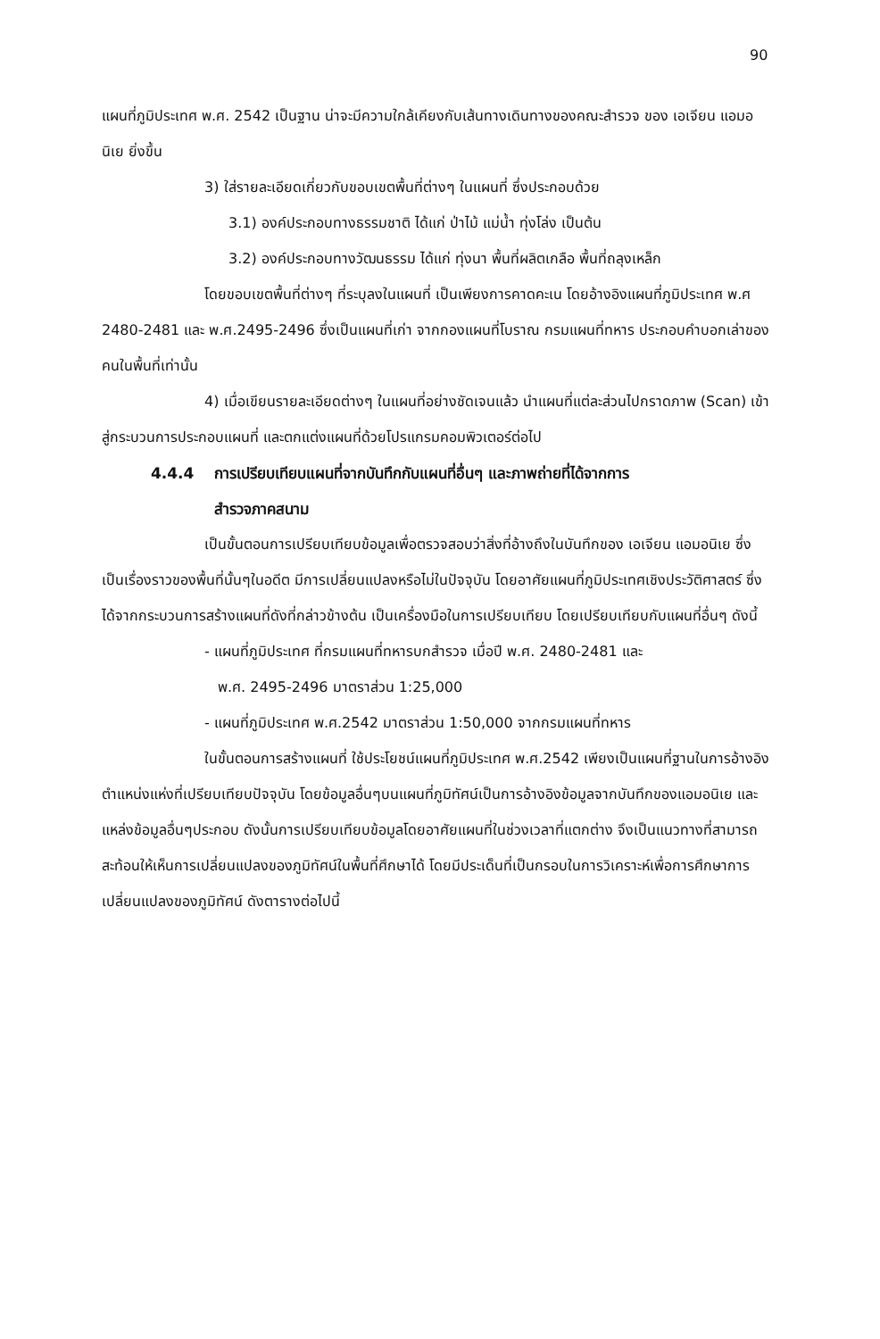90
แผนที่ภูมิประเทศ พ.ศ. 2542 เป็นฐาน น่าจะมีความใกล้เคียงกับเส้นทางเดินทางของคณะสำรวจ ของ เอเจียน แอมอนิเย ยิ่งขึ้น
3) ใส่รายละเอียดเกี่ยวกับขอบเขตพื้นที่ต่างๆ ในแผนที่ ซึ่งประกอบด้วย
3.1) องค์ประกอบทางธรรมชาติ ได้แก่ ป่าไม้ แม่น้ำ ทุ่งโล่ง เป็นต้น
3.2) องค์ประกอบทางวัฒนธรรม ได้แก่ ทุ่งนา พื้นที่ผลิตเกลือ พื้นที่ถลุงเหล็ก
โดยขอบเขตพื้นที่ต่างๆ ที่ระบุลงในแผนที่ เป็นเพียงการคาดคะเน โดยอ้างอิงแผนที่ภูมิประเทศ พ.ศ 2480-2481 และ พ.ศ.2495-2496 ซึ่งเป็นแผนที่เก่า จากกองแผนที่โบราณ กรมแผนที่ทหาร ประกอบคำบอกเล่าของคนในพื้นที่เท่านั้น
4) เมื่อเขียนรายละเอียดต่างๆ ในแผนที่อย่างชัดเจนแล้ว นำแผนที่แต่ละส่วนไปกราดภาพ (Scan) เข้าสู่กระบวนการประกอบแผนที่ และตกแต่งแผนที่ด้วยโปรแกรมคอมพิวเตอร์ต่อไป
4.4.4 การเปรียบเทียบแผนที่จากบันทึกกับแผนที่อื่นๆ และภาพถ่ายที่ได้จากการ
สำรวจภาคสนาม
เป็นขั้นตอนการเปรียบเทียบข้อมูลเพื่อตรวจสอบว่าสิ่งที่อ้างถึงในบันทึกของ เอเจียน แอมอนิเย ซึ่งเป็นเรื่องราวของพื้นที่นั้นๆในอดีต มีการเปลี่ยนแปลงหรือไม่ในปัจจุบัน โดยอาศัยแผนที่ภูมิประเทศเชิงประวัติศาสตร์ ซึ่งได้จากกระบวนการสร้างแผนที่ดังที่กล่าวข้างต้น เป็นเครื่องมือในการเปรียบเทียบ โดยเปรียบเทียบกับแผนที่อื่นๆ ดังนี้
- แผนที่ภูมิประเทศ ที่กรมแผนที่ทหารบกสำรวจ เมื่อปี พ.ศ. 2480-2481 และ
พ.ศ. 2495-2496 มาตราส่วน 1:25,000
- แผนที่ภูมิประเทศ พ.ศ.2542 มาตราส่วน 1:50,000 จากกรมแผนที่ทหาร
ในขั้นตอนการสร้างแผนที่ ใช้ประโยชน์แผนที่ภูมิประเทศ พ.ศ.2542 เพียงเป็นแผนที่ฐานในการอ้างอิงตำแหน่งแห่งที่เปรียบเทียบปัจจุบัน โดยข้อมูลอื่นๆบนแผนที่ภูมิทัศน์เป็นการอ้างอิงข้อมูลจากบันทึกของแอมอนิเย และแหล่งข้อมูลอื่นๆประกอบ ดังนั้นการเปรียบเทียบข้อมูลโดยอาศัยแผนที่ในช่วงเวลาที่แตกต่าง จึงเป็นแนวทางที่สามารถสะท้อนให้เห็นการเปลี่ยนแปลงของภูมิทัศน์ในพื้นที่ศึกษาได้ โดยมีประเด็นที่เป็นกรอบในการวิเคราะห์เพื่อการศึกษาการเปลี่ยนแปลงของภูมิทัศน์ ดังตารางต่อไปนี้